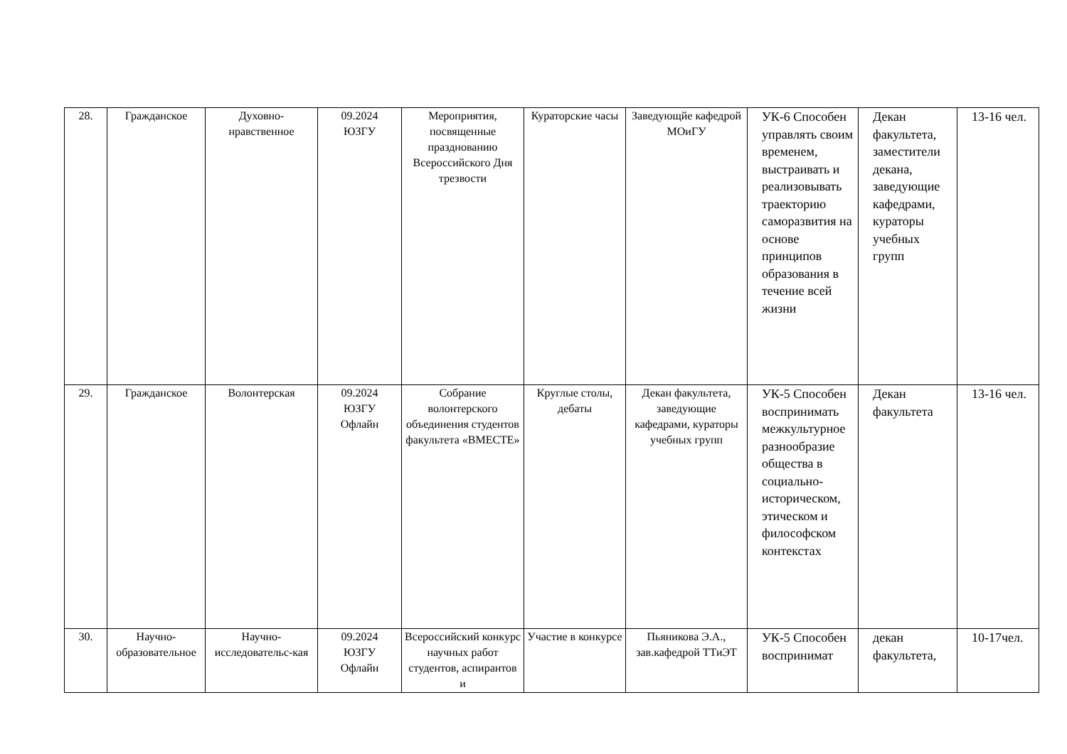| 28. | Гражданское | Духовно-нравственное | 09.2024 ЮЗГУ | Мероприятия, посвященные празднованию Всероссийского Дня трезвости | Кураторские часы | Заведующйе кафедрой МОиГУ | УК-6 Способен управлять своим временем, выстраивать и реализовывать траекторию саморазвития на основе принципов образования в течение всей жизни | Декан факультета, заместители декана, заведующие кафедрами, кураторы учебных групп | 13-16 чел. |
| 29. | Гражданское | Волонтерская | 09.2024 ЮЗГУ Офлайн | Собрание волонтерского объединения студентов факультета «ВМЕСТЕ» | Круглые столы, дебаты | Декан факультета, заведующие кафедрами, кураторы учебных групп | УК-5 Способен воспринимать межкультурное разнообразие общества в социально-историческом, этическом и философском контекстах | Декан факультета | 13-16 чел. |
| 30. | Научно-образовательное | Научно-исследовательс-кая | 09.2024 ЮЗГУ Офлайн | Всероссийский конкурс научных работ студентов, аспирантов и | Участие в конкурсе | Пьяникова Э.А., зав.кафедрой ТТиЭТ | УК-5 Способен воспринимат | декан факультета, | 10-17чел. |